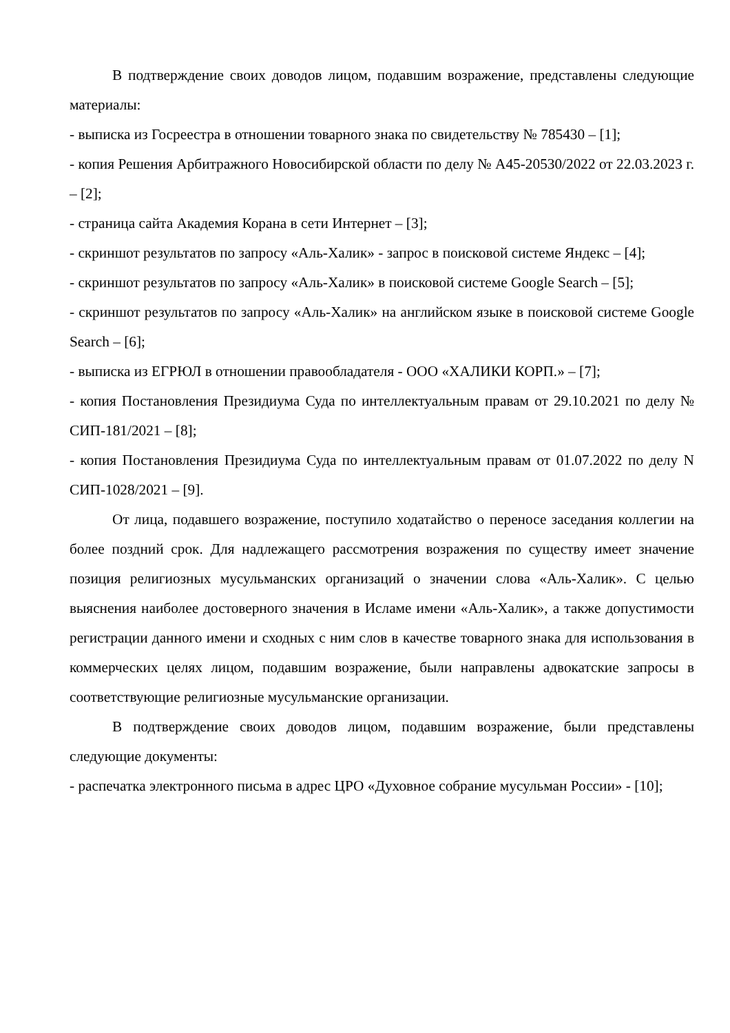В подтверждение своих доводов лицом, подавшим возражение, представлены следующие материалы:
- выписка из Госреестра в отношении товарного знака по свидетельству № 785430 – [1];
- копия Решения Арбитражного Новосибирской области по делу № А45-20530/2022 от 22.03.2023 г. – [2];
- страница сайта Академия Корана в сети Интернет – [3];
- скриншот результатов по запросу «Аль-Халик» - запрос в поисковой системе Яндекс – [4];
- скриншот результатов по запросу «Аль-Халик» в поисковой системе Google Search – [5];
- скриншот результатов по запросу «Аль-Халик» на английском языке в поисковой системе Google Search – [6];
- выписка из ЕГРЮЛ в отношении правообладателя - ООО «ХАЛИКИ КОРП.» – [7];
- копия Постановления Президиума Суда по интеллектуальным правам от 29.10.2021 по делу № СИП-181/2021 – [8];
- копия Постановления Президиума Суда по интеллектуальным правам от 01.07.2022 по делу N СИП-1028/2021 – [9].
От лица, подавшего возражение, поступило ходатайство о переносе заседания коллегии на более поздний срок. Для надлежащего рассмотрения возражения по существу имеет значение позиция религиозных мусульманских организаций о значении слова «Аль-Халик». С целью выяснения наиболее достоверного значения в Исламе имени «Аль-Халик», а также допустимости регистрации данного имени и сходных с ним слов в качестве товарного знака для использования в коммерческих целях лицом, подавшим возражение, были направлены адвокатские запросы в соответствующие религиозные мусульманские организации.
В подтверждение своих доводов лицом, подавшим возражение, были представлены следующие документы:
- распечатка электронного письма в адрес ЦРО «Духовное собрание мусульман России» - [10];